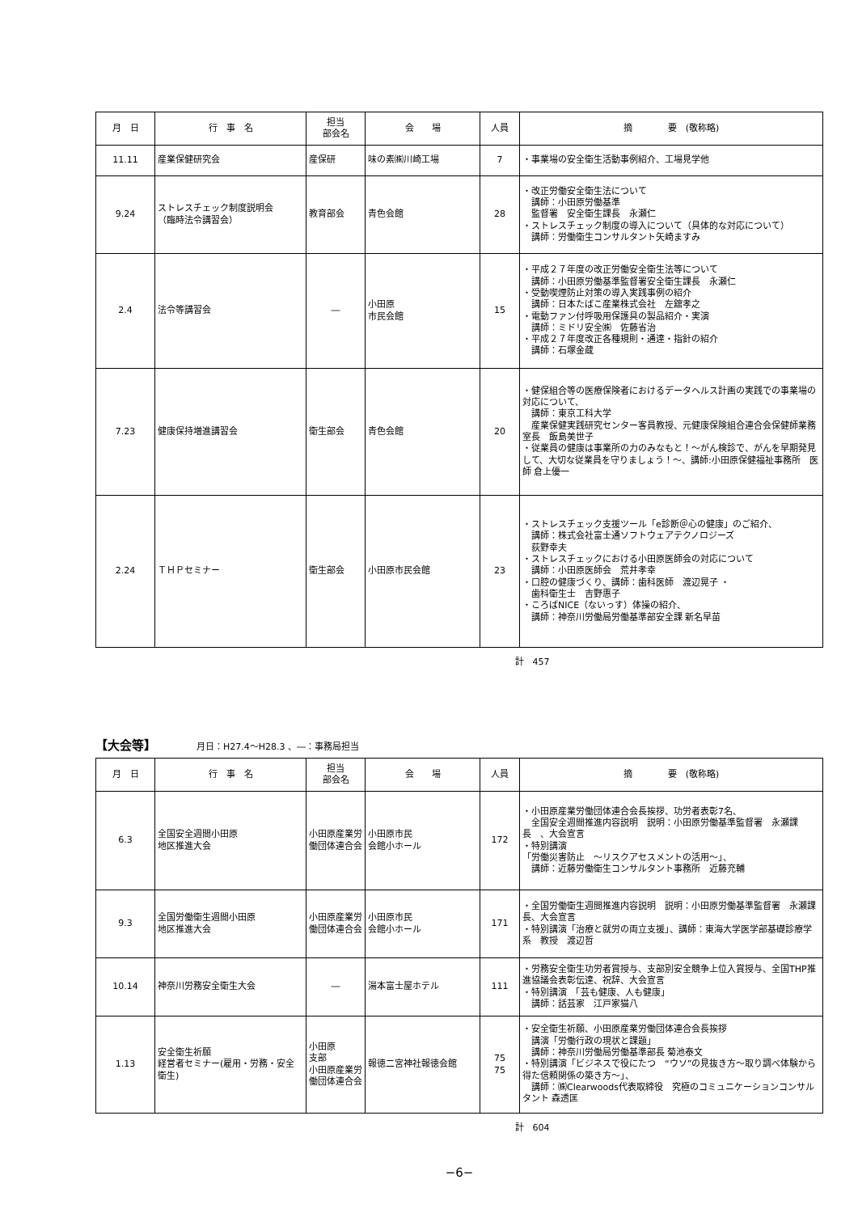| 月 日 | 行 事 名 | 担当 部会名 | 会 場 | 人員 | 摘 要 (敬称略) |
| --- | --- | --- | --- | --- | --- |
| 11.11 | 産業保健研究会 | 産保研 | 味の素㈱川崎工場 | 7 | ・事業場の安全衛生活動事例紹介、工場見学他 |
| 9.24 | ストレスチェック制度説明会 （臨時法令講習会） | 教育部会 | 青色会館 | 28 | ・改正労働安全衛生法について 講師：小田原労働基準 監督署 安全衛生課長 永瀬仁 ・ストレスチェック制度の導入について（具体的な対応について） 講師：労働衛生コンサルタント矢崎ますみ |
| 2.4 | 法令等講習会 | ― | 小田原 市民会館 | 15 | ・平成２７年度の改正労働安全衛生法等について 講師：小田原労働基準監督署安全衛生課長 永瀬仁 ・受動喫煙防止対策の導入実践事例の紹介 講師：日本たばこ産業株式会社 左舘孝之 ・電動ファン付呼吸用保護具の製品紹介・実演 講師：ミドリ安全㈱ 佐藤省治 ・平成２７年度改正各種規則・通達・指針の紹介 講師：石塚金蔵 |
| 7.23 | 健康保持増進講習会 | 衛生部会 | 青色会館 | 20 | ・健保組合等の医療保険者におけるデータヘルス計画の実践での事業場の対応について、 講師：東京工科大学 産業保健実践研究センター客員教授、元健康保険組合連合会保健師業務室長 飯島美世子 ・従業員の健康は事業所の力のみなもと！～がん検診で、がんを早期発見して、大切な従業員を守りましょう！～、講師:小田原保健福祉事務所 医師 倉上優一 |
| 2.24 | ＴＨＰセミナー | 衛生部会 | 小田原市民会館 | 23 | ・ストレスチェック支援ツール「e診断＠心の健康」のご紹介、 講師：株式会社富士通ソフトウェアテクノロジーズ 荻野幸夫 ・ストレスチェックにおける小田原医師会の対応について 講師：小田原医師会 荒井孝幸 ・口腔の健康づくり、講師：歯科医師 渡辺晃子 ・ 歯科衛生士 吉野惠子 ・ころばNICE（ないっす）体操の紹介、 講師：神奈川労働局労働基準部安全課 新名早苗 |
計　457
【大会等】 月日：H27.4～H28.3 、―：事務局担当
| 月 日 | 行 事 名 | 担当 部会名 | 会 場 | 人員 | 摘 要 (敬称略) |
| --- | --- | --- | --- | --- | --- |
| 6.3 | 全国安全週間小田原 地区推進大会 | 小田原産業労働団体連合会 | 小田原市民 会館小ホール | 172 | ・小田原産業労働団体連合会長挨拶、功労者表彰7名、 全国安全週間推進内容説明 説明：小田原労働基準監督署 永瀬課長 、大会宣言 ・特別講演 「労働災害防止 ～リスクアセスメントの活用～」、 講師：近藤労働衛生コンサルタント事務所 近藤充輔 |
| 9.3 | 全国労働衛生週間小田原 地区推進大会 | 小田原産業労働団体連合会 | 小田原市民 会館小ホール | 171 | ・全国労働衛生週間推進内容説明 説明：小田原労働基準監督署 永瀬課長、大会宣言 ・特別講演「治療と就労の両立支援」、講師：東海大学医学部基礎診療学系 教授 渡辺哲 |
| 10.14 | 神奈川労務安全衛生大会 | ― | 湯本富士屋ホテル | 111 | ・労務安全衛生功労者賞授与、支部別安全競争上位入賞授与、全国THP推進協議会表彰伝達、祝辞、大会宣言 ・特別講演 「芸も健康、人も健康」 講師：話芸家 江戸家猫八 |
| 1.13 | 安全衛生祈願 経営者セミナー(雇用・労務・安全衛生) | 小田原 支部 小田原産業労働団体連合会 | 報徳二宮神社報徳会館 | 75 75 | ・安全衛生祈願、小田原産業労働団体連合会長挨拶 講演「労働行政の現状と課題」 講師：神奈川労働局労働基準部長 菊池泰文 ・特別講演「ビジネスで役にたつ “ウソ”の見抜き方～取り調べ体験から得た信頼関係の築き方～」、 講師：㈱Clearwoods代表取締役 究極のコミュニケーションコンサルタント 森透匡 |
計　604
−6−